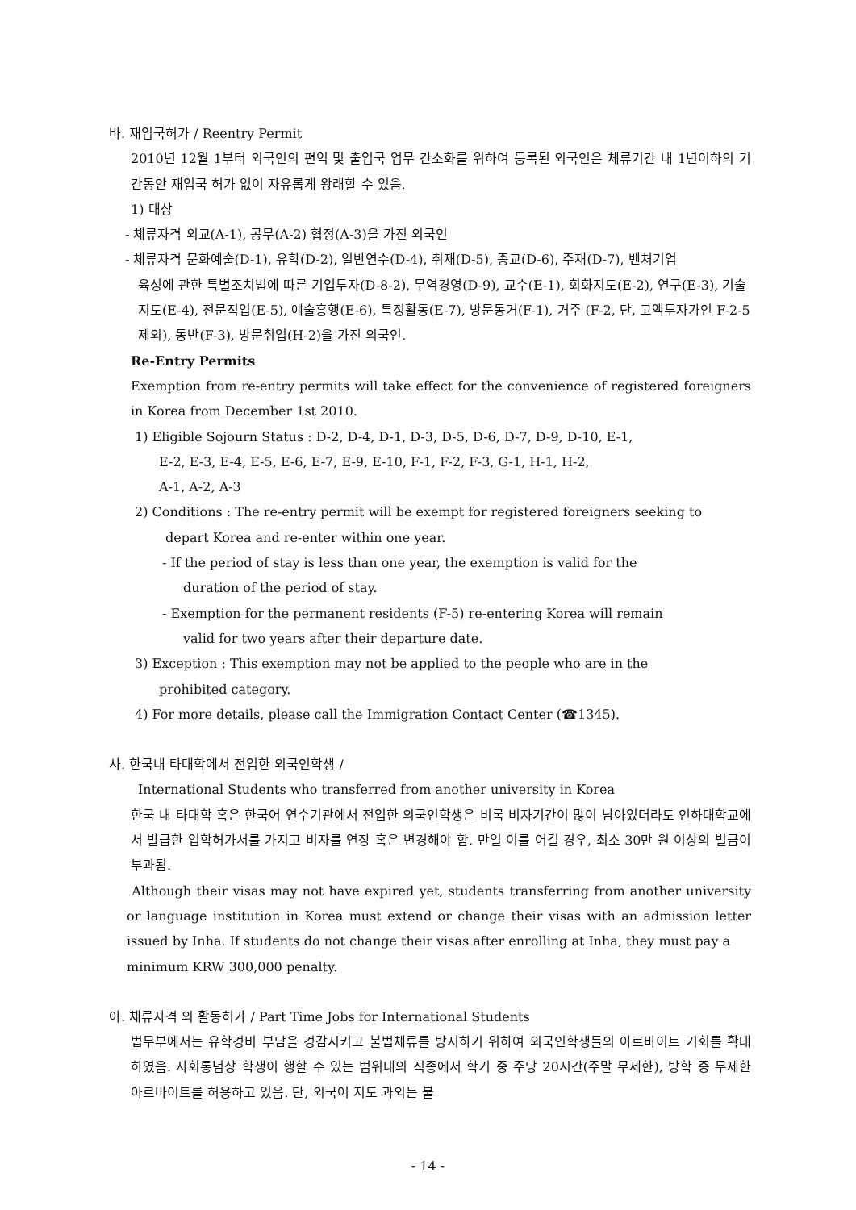바. 재입국허가 / Reentry Permit
2010년 12월 1부터 외국인의 편익 및 출입국 업무 간소화를 위하여 등록된 외국인은 체류기간 내 1년이하의 기간동안 재입국 허가 없이 자유롭게 왕래할 수 있음.
1) 대상
- 체류자격 외교(A-1), 공무(A-2) 협정(A-3)을 가진 외국인
- 체류자격 문화예술(D-1), 유학(D-2), 일반연수(D-4), 취재(D-5), 종교(D-6), 주재(D-7), 벤처기업
육성에 관한 특별조치법에 따른 기업투자(D-8-2), 무역경영(D-9), 교수(E-1), 회화지도(E-2), 연구(E-3), 기술지도(E-4), 전문직업(E-5), 예술흥행(E-6), 특정활동(E-7), 방문동거(F-1), 거주 (F-2, 단, 고액투자가인 F-2-5 제외), 동반(F-3), 방문취업(H-2)을 가진 외국인.
Re-Entry Permits
Exemption from re-entry permits will take effect for the convenience of registered foreigners in Korea from December 1st 2010.
1) Eligible Sojourn Status : D-2, D-4, D-1, D-3, D-5, D-6, D-7, D-9, D-10, E-1,
E-2, E-3, E-4, E-5, E-6, E-7, E-9, E-10, F-1, F-2, F-3, G-1, H-1, H-2,
A-1, A-2, A-3
2) Conditions : The re-entry permit will be exempt for registered foreigners seeking to
depart Korea and re-enter within one year.
- If the period of stay is less than one year, the exemption is valid for the
duration of the period of stay.
- Exemption for the permanent residents (F-5) re-entering Korea will remain
valid for two years after their departure date.
3) Exception : This exemption may not be applied to the people who are in the
prohibited category.
4) For more details, please call the Immigration Contact Center (☎1345).
사. 한국내 타대학에서 전입한 외국인학생 /
International Students who transferred from another university in Korea
한국 내 타대학 혹은 한국어 연수기관에서 전입한 외국인학생은 비록 비자기간이 많이 남아있더라도 인하대학교에서 발급한 입학허가서를 가지고 비자를 연장 혹은 변경해야 함. 만일 이를 어길 경우, 최소 30만 원 이상의 벌금이 부과됨.
Although their visas may not have expired yet, students transferring from another university or language institution in Korea must extend or change their visas with an admission letter issued by Inha. If students do not change their visas after enrolling at Inha, they must pay a
minimum KRW 300,000 penalty.
아. 체류자격 외 활동허가 / Part Time Jobs for International Students
법무부에서는 유학경비 부담을 경감시키고 불법체류를 방지하기 위하여 외국인학생들의 아르바이트 기회를 확대하였음. 사회통념상 학생이 행할 수 있는 범위내의 직종에서 학기 중 주당 20시간(주말 무제한), 방학 중 무제한 아르바이트를 허용하고 있음. 단, 외국어 지도 과외는 불
- 14 -